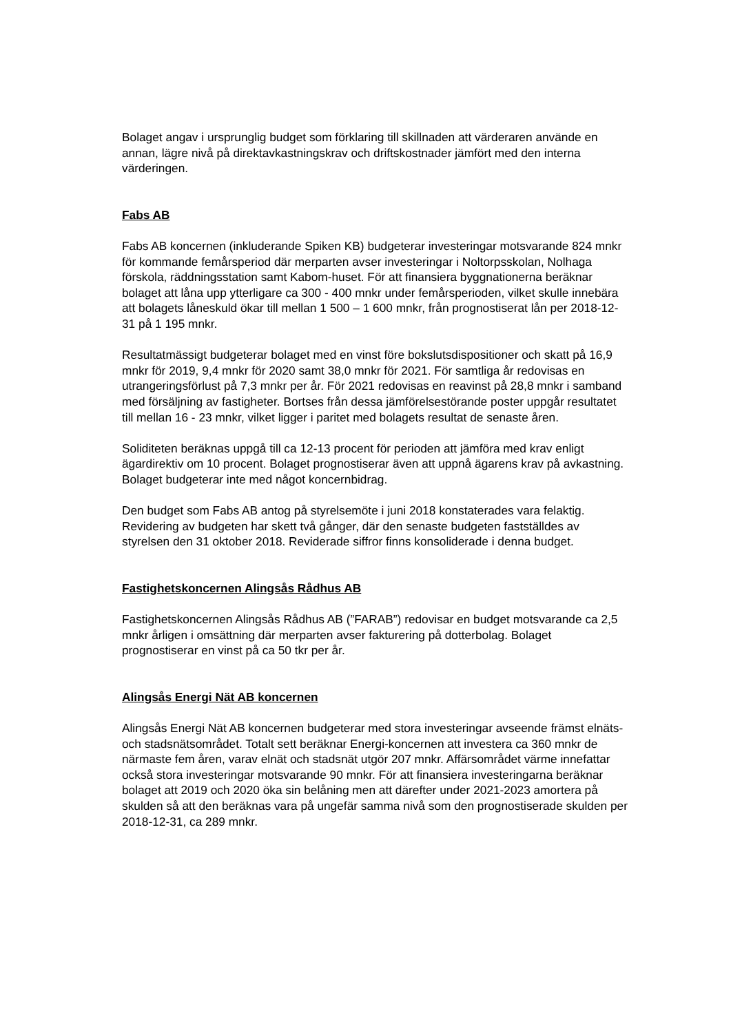Bolaget angav i ursprunglig budget som förklaring till skillnaden att värderaren använde en annan, lägre nivå på direktavkastningskrav och driftskostnader jämfört med den interna värderingen.
Fabs AB
Fabs AB koncernen (inkluderande Spiken KB) budgeterar investeringar motsvarande 824 mnkr för kommande femårsperiod där merparten avser investeringar i Noltorpsskolan, Nolhaga förskola, räddningsstation samt Kabom-huset. För att finansiera byggnationerna beräknar bolaget att låna upp ytterligare ca 300 - 400 mnkr under femårsperioden, vilket skulle innebära att bolagets låneskuld ökar till mellan 1 500 – 1 600 mnkr, från prognostiserat lån per 2018-12-31 på 1 195 mnkr.
Resultatmässigt budgeterar bolaget med en vinst före bokslutsdispositioner och skatt på 16,9 mnkr för 2019, 9,4 mnkr för 2020 samt 38,0 mnkr för 2021. För samtliga år redovisas en utrangeringsförlust på 7,3 mnkr per år. För 2021 redovisas en reavinst på 28,8 mnkr i samband med försäljning av fastigheter. Bortses från dessa jämförelsestörande poster uppgår resultatet till mellan 16 - 23 mnkr, vilket ligger i paritet med bolagets resultat de senaste åren.
Soliditeten beräknas uppgå till ca 12-13 procent för perioden att jämföra med krav enligt ägardirektiv om 10 procent. Bolaget prognostiserar även att uppnå ägarens krav på avkastning. Bolaget budgeterar inte med något koncernbidrag.
Den budget som Fabs AB antog på styrelsemöte i juni 2018 konstaterades vara felaktig. Revidering av budgeten har skett två gånger, där den senaste budgeten fastställdes av styrelsen den 31 oktober 2018. Reviderade siffror finns konsoliderade i denna budget.
Fastighetskoncernen Alingsås Rådhus AB
Fastighetskoncernen Alingsås Rådhus AB (”FARAB”) redovisar en budget motsvarande ca 2,5 mnkr årligen i omsättning där merparten avser fakturering på dotterbolag. Bolaget prognostiserar en vinst på ca 50 tkr per år.
Alingsås Energi Nät AB koncernen
Alingsås Energi Nät AB koncernen budgeterar med stora investeringar avseende främst elnäts- och stadsnätsområdet. Totalt sett beräknar Energi-koncernen att investera ca 360 mnkr de närmaste fem åren, varav elnät och stadsnät utgör 207 mnkr. Affärsområdet värme innefattar också stora investeringar motsvarande 90 mnkr. För att finansiera investeringarna beräknar bolaget att 2019 och 2020 öka sin belåning men att därefter under 2021-2023 amortera på skulden så att den beräknas vara på ungefär samma nivå som den prognostiserade skulden per 2018-12-31, ca 289 mnkr.